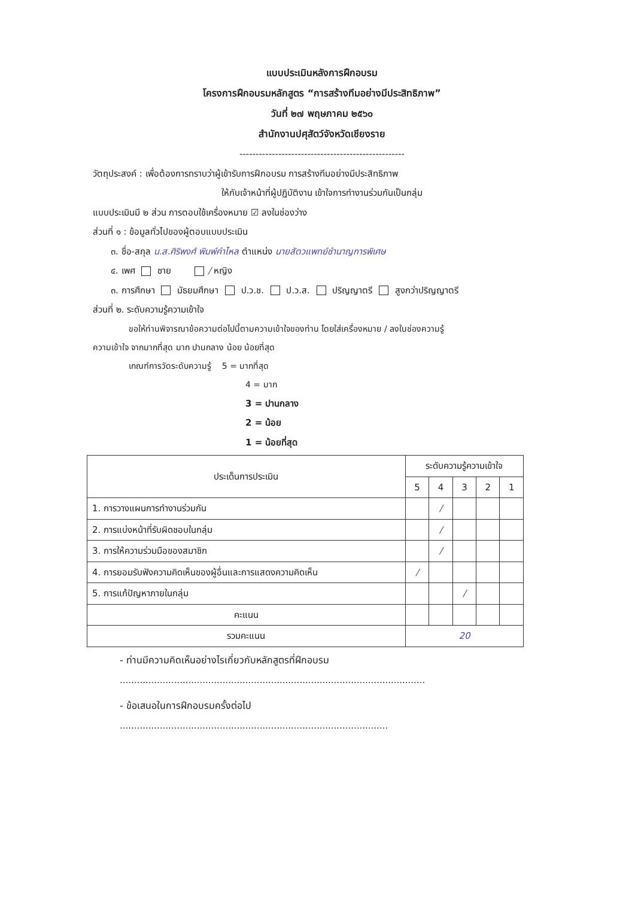แบบประเมินหลังการฝึกอบรม
โครงการฝึกอบรมหลักสูตร “การสร้างทีมอย่างมีประสิทธิภาพ”
วันที่ ๒๗ พฤษภาคม ๒๕๖๐
สำนักงานปศุสัตว์จังหวัดเชียงราย
---------------------------------------------------
วัตถุประสงค์ : เพื่อต้องการทราบว่าผู้เข้ารับการฝึกอบรม การสร้างทีมอย่างมีประสิทธิภาพ
ให้กับเจ้าหน้าที่ผู้ปฏิบัติงาน เข้าใจการทำงานร่วมกันเป็นกลุ่ม
แบบประเมินมี ๒ ส่วน การตอบใช้เครื่องหมาย ☑ ลงในช่องว่าง
ส่วนที่ ๑ : ข้อมูลทั่วไปของผู้ตอบแบบประเมิน
๓. ชื่อ-สกุล น.ส.ศิริพงศ์ พิมพ์คำไหล ตำแหน่ง นายสัตวแพทย์ชำนาญการพิเศษ
๔. เพศ ชาย / หญิง
๓. การศึกษา มัธยมศึกษา ป.ว.ช. ป.ว.ส. ปริญญาตรี สูงกว่าปริญญาตรี
ส่วนที่ ๒. ระดับความรู้ความเข้าใจ
ขอให้ท่านพิจารณาข้อความต่อไปนี้ตามความเข้าใจของท่าน โดยใส่เครื่องหมาย / ลงในช่องความรู้
ความเข้าใจ จากมากที่สุด มาก ปานกลาง น้อย น้อยที่สุด
เกณฑ์การวัดระดับความรู้ 5 = มากที่สุด
4 = มาก
3 = ปานกลาง
2 = น้อย
1 = น้อยที่สุด
| ประเด็นการประเมิน | ระดับความรู้ความเข้าใจ | | | | |
| --- | --- | --- | --- | --- | --- |
| | 5 | 4 | 3 | 2 | 1 |
| 1. การวางแผนการทำงานร่วมกัน | | / | | | |
| 2. การแบ่งหน้าที่รับผิดชอบในกลุ่ม | | / | | | |
| 3. การให้ความร่วมมือของสมาชิก | | / | | | |
| 4. การยอมรับฟังความคิดเห็นของผู้อื่นและการแสดงความคิดเห็น | / | | | | |
| 5. การแก้ปัญหาภายในกลุ่ม | | | / | | |
| คะแนน | | | | | |
| รวมคะแนน | 20 | | | | |
- ท่านมีความคิดเห็นอย่างไรเกี่ยวกับหลักสูตรที่ฝึกอบรม
...........................................................................................................
- ข้อเสนอในการฝึกอบรมครั้งต่อไป
..............................................................................................